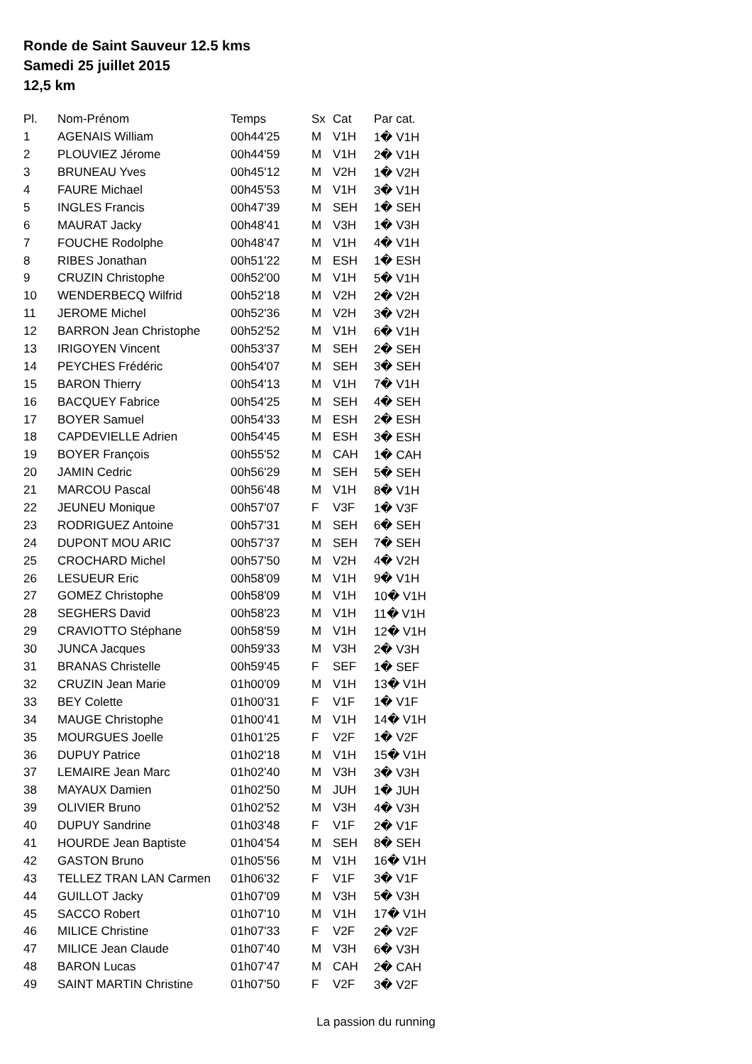Ronde de Saint Sauveur 12.5 kms
Samedi 25 juillet 2015
12,5 km
| Pl. | Nom-Prénom | Temps | Sx | Cat | Par cat. |
| --- | --- | --- | --- | --- | --- |
| 1 | AGENAIS William | 00h44'25 | M | V1H | 1� V1H |
| 2 | PLOUVIEZ Jérome | 00h44'59 | M | V1H | 2� V1H |
| 3 | BRUNEAU Yves | 00h45'12 | M | V2H | 1� V2H |
| 4 | FAURE Michael | 00h45'53 | M | V1H | 3� V1H |
| 5 | INGLES Francis | 00h47'39 | M | SEH | 1� SEH |
| 6 | MAURAT Jacky | 00h48'41 | M | V3H | 1� V3H |
| 7 | FOUCHE Rodolphe | 00h48'47 | M | V1H | 4� V1H |
| 8 | RIBES Jonathan | 00h51'22 | M | ESH | 1� ESH |
| 9 | CRUZIN Christophe | 00h52'00 | M | V1H | 5� V1H |
| 10 | WENDERBECQ Wilfrid | 00h52'18 | M | V2H | 2� V2H |
| 11 | JEROME Michel | 00h52'36 | M | V2H | 3� V2H |
| 12 | BARRON Jean Christophe | 00h52'52 | M | V1H | 6� V1H |
| 13 | IRIGOYEN Vincent | 00h53'37 | M | SEH | 2� SEH |
| 14 | PEYCHES Frédéric | 00h54'07 | M | SEH | 3� SEH |
| 15 | BARON Thierry | 00h54'13 | M | V1H | 7� V1H |
| 16 | BACQUEY Fabrice | 00h54'25 | M | SEH | 4� SEH |
| 17 | BOYER Samuel | 00h54'33 | M | ESH | 2� ESH |
| 18 | CAPDEVIELLE Adrien | 00h54'45 | M | ESH | 3� ESH |
| 19 | BOYER François | 00h55'52 | M | CAH | 1� CAH |
| 20 | JAMIN Cedric | 00h56'29 | M | SEH | 5� SEH |
| 21 | MARCOU Pascal | 00h56'48 | M | V1H | 8� V1H |
| 22 | JEUNEU Monique | 00h57'07 | F | V3F | 1� V3F |
| 23 | RODRIGUEZ Antoine | 00h57'31 | M | SEH | 6� SEH |
| 24 | DUPONT MOU ARIC | 00h57'37 | M | SEH | 7� SEH |
| 25 | CROCHARD Michel | 00h57'50 | M | V2H | 4� V2H |
| 26 | LESUEUR Eric | 00h58'09 | M | V1H | 9� V1H |
| 27 | GOMEZ Christophe | 00h58'09 | M | V1H | 10� V1H |
| 28 | SEGHERS David | 00h58'23 | M | V1H | 11� V1H |
| 29 | CRAVIOTTO Stéphane | 00h58'59 | M | V1H | 12� V1H |
| 30 | JUNCA Jacques | 00h59'33 | M | V3H | 2� V3H |
| 31 | BRANAS Christelle | 00h59'45 | F | SEF | 1� SEF |
| 32 | CRUZIN Jean Marie | 01h00'09 | M | V1H | 13� V1H |
| 33 | BEY Colette | 01h00'31 | F | V1F | 1� V1F |
| 34 | MAUGE Christophe | 01h00'41 | M | V1H | 14� V1H |
| 35 | MOURGUES Joelle | 01h01'25 | F | V2F | 1� V2F |
| 36 | DUPUY Patrice | 01h02'18 | M | V1H | 15� V1H |
| 37 | LEMAIRE Jean Marc | 01h02'40 | M | V3H | 3� V3H |
| 38 | MAYAUX Damien | 01h02'50 | M | JUH | 1� JUH |
| 39 | OLIVIER Bruno | 01h02'52 | M | V3H | 4� V3H |
| 40 | DUPUY Sandrine | 01h03'48 | F | V1F | 2� V1F |
| 41 | HOURDE Jean Baptiste | 01h04'54 | M | SEH | 8� SEH |
| 42 | GASTON Bruno | 01h05'56 | M | V1H | 16� V1H |
| 43 | TELLEZ TRAN LAN Carmen | 01h06'32 | F | V1F | 3� V1F |
| 44 | GUILLOT Jacky | 01h07'09 | M | V3H | 5� V3H |
| 45 | SACCO Robert | 01h07'10 | M | V1H | 17� V1H |
| 46 | MILICE Christine | 01h07'33 | F | V2F | 2� V2F |
| 47 | MILICE Jean Claude | 01h07'40 | M | V3H | 6� V3H |
| 48 | BARON Lucas | 01h07'47 | M | CAH | 2� CAH |
| 49 | SAINT MARTIN Christine | 01h07'50 | F | V2F | 3� V2F |
La passion du running